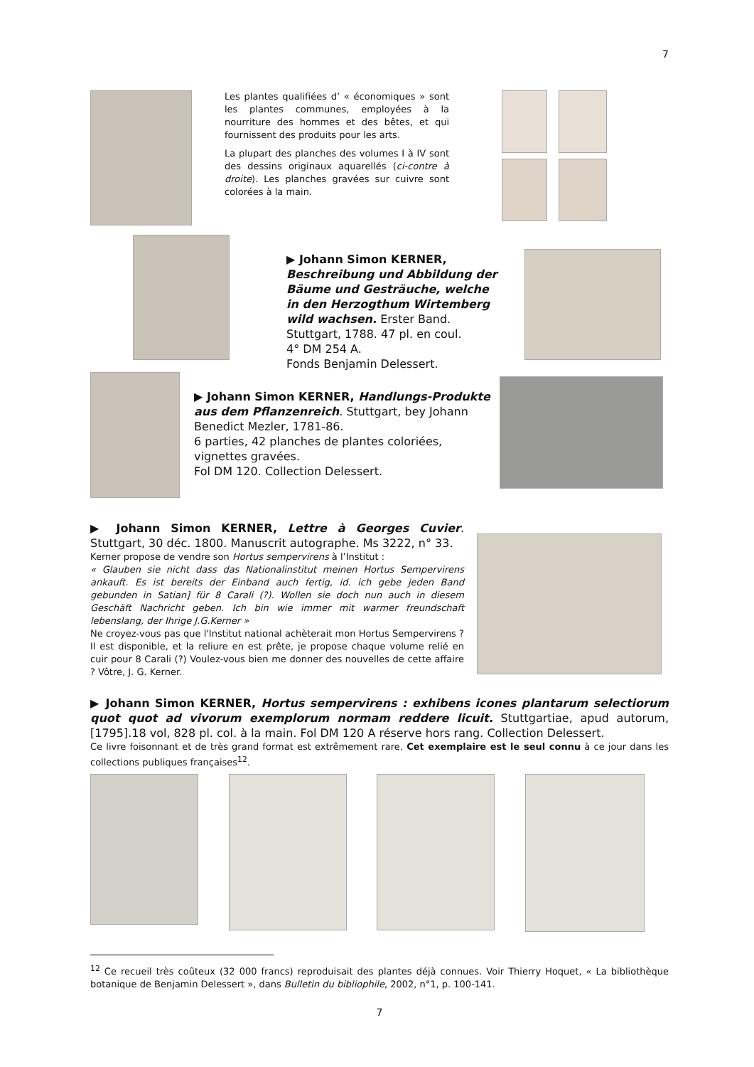7
Les plantes qualifiées d’ « économiques » sont les plantes communes, employées à la nourriture des hommes et des bêtes, et qui fournissent des produits pour les arts.
La plupart des planches des volumes I à IV sont des dessins originaux aquarellés (ci-contre à droite). Les planches gravées sur cuivre sont colorées à la main.
▶ Johann Simon KERNER,
Beschreibung und Abbildung der Bäume und Gesträuche, welche in den Herzogthum Wirtemberg wild wachsen. Erster Band.
Stuttgart, 1788. 47 pl. en coul.
4° DM 254 A.
Fonds Benjamin Delessert.
▶ Johann Simon KERNER, Handlungs-Produkte aus dem Pflanzenreich. Stuttgart, bey Johann Benedict Mezler, 1781-86.
6 parties, 42 planches de plantes coloriées, vignettes gravées.
Fol DM 120. Collection Delessert.
▶ Johann Simon KERNER, Lettre à Georges Cuvier. Stuttgart, 30 déc. 1800. Manuscrit autographe. Ms 3222, n° 33.
Kerner propose de vendre son Hortus sempervirens à l’Institut :
« Glauben sie nicht dass das Nationalinstitut meinen Hortus Sempervirens ankauft. Es ist bereits der Einband auch fertig, id. ich gebe jeden Band gebunden in Satian] für 8 Carali (?). Wollen sie doch nun auch in diesem Geschäft Nachricht geben. Ich bin wie immer mit warmer freundschaft lebenslang, der Ihrige J.G.Kerner »
Ne croyez-vous pas que l'Institut national achèterait mon Hortus Sempervirens ? Il est disponible, et la reliure en est prête, je propose chaque volume relié en cuir pour 8 Carali (?) Voulez-vous bien me donner des nouvelles de cette affaire ? Vôtre, J. G. Kerner.
▶ Johann Simon KERNER, Hortus sempervirens : exhibens icones plantarum selectiorum quot quot ad vivorum exemplorum normam reddere licuit. Stuttgartiae, apud autorum, [1795].18 vol, 828 pl. col. à la main. Fol DM 120 A réserve hors rang. Collection Delessert.
Ce livre foisonnant et de très grand format est extrêmement rare. Cet exemplaire est le seul connu à ce jour dans les collections publiques françaises<sup>12</sup>.
<sup>12</sup> Ce recueil très coûteux (32 000 francs) reproduisait des plantes déjà connues. Voir Thierry Hoquet, « La bibliothèque botanique de Benjamin Delessert », dans Bulletin du bibliophile, 2002, n°1, p. 100-141.
7